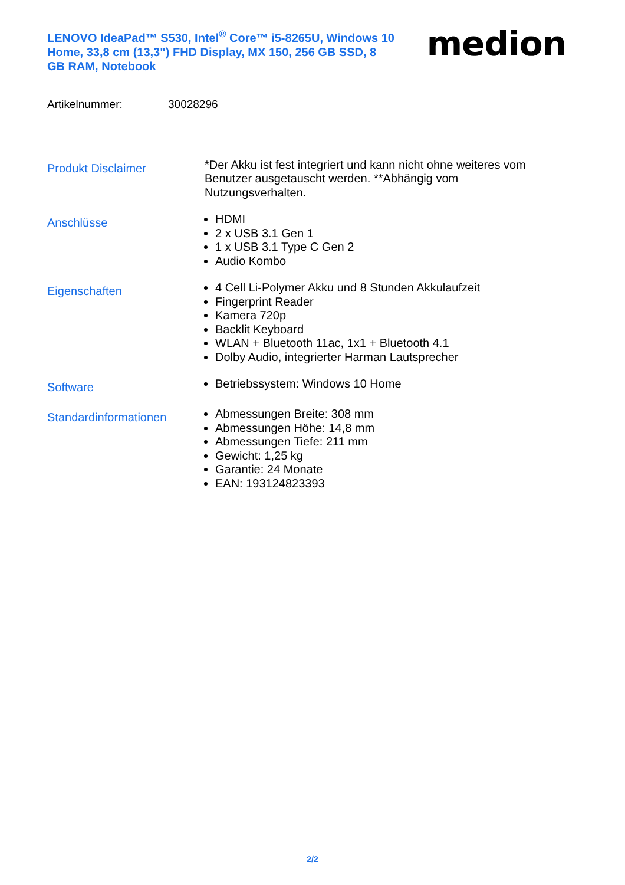LENOVO IdeaPad™ S530, Intel<sup>®</sup> Core™ i5-8265U, Windows 10 Home, 33,8 cm (13,3") FHD Display, MX 150, 256 GB SSD, 8 GB RAM, Notebook
medion
Artikelnummer: 30028296
Produkt Disclaimer
*Der Akku ist fest integriert und kann nicht ohne weiteres vom Benutzer ausgetauscht werden. **Abhängig vom Nutzungsverhalten.
Anschlüsse
HDMI
2 x USB 3.1 Gen 1
1 x USB 3.1 Type C Gen 2
Audio Kombo
Eigenschaften
4 Cell Li-Polymer Akku und 8 Stunden Akkulaufzeit
Fingerprint Reader
Kamera 720p
Backlit Keyboard
WLAN + Bluetooth 11ac, 1x1 + Bluetooth 4.1
Dolby Audio, integrierter Harman Lautsprecher
Software
Betriebssystem: Windows 10 Home
Standardinformationen
Abmessungen Breite: 308 mm
Abmessungen Höhe: 14,8 mm
Abmessungen Tiefe: 211 mm
Gewicht: 1,25 kg
Garantie: 24 Monate
EAN: 193124823393
2/2